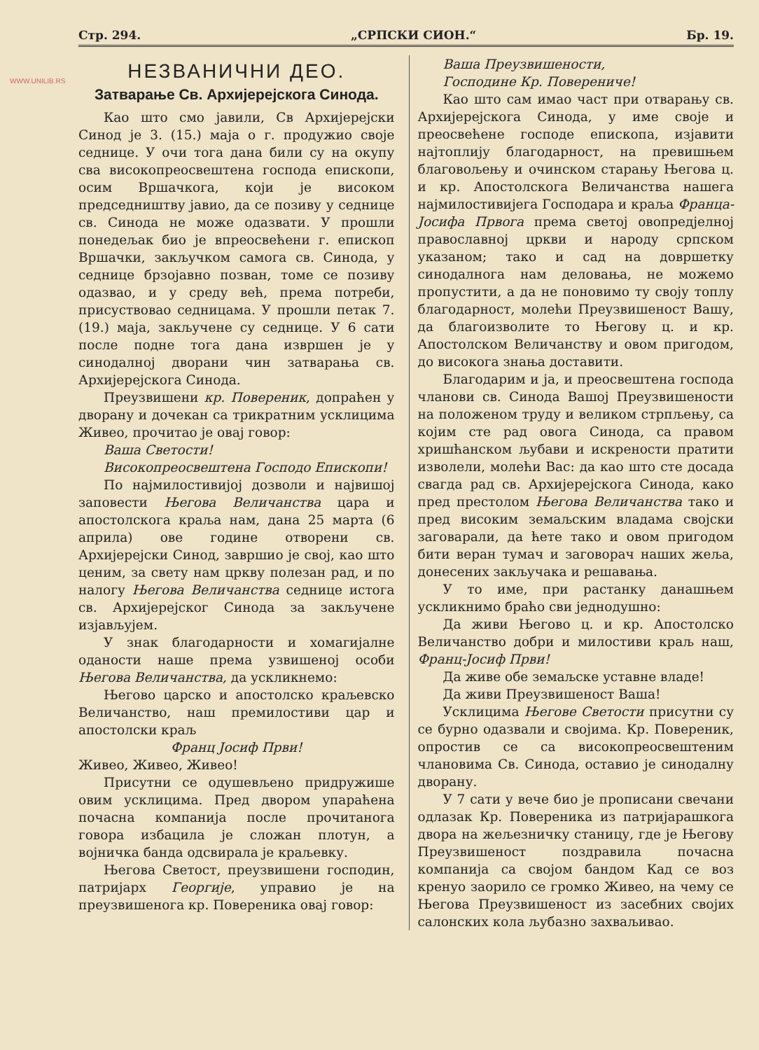WWW.UNILIB.RS
Стр. 294. „СРПСКИ СИОН.“Бр. 19.
НЕЗВАНИЧНИ ДЕО.
Затварање Св. Архијерејскога Синода.
Као што смо јавили, Св Архијерејски Синод је 3. (15.) маја о г. продужио своје седнице. У очи тога дана били су на окупу сва високопреосвештена господа епископи, осим Вршачкога, који је високом председништву јавио, да се позиву у седнице св. Синода не може одазвати. У прошли понедељак био је впреосвећени г. епископ Вршачки, закључком самога св. Синода, у седнице брзојавно позван, томе се позиву одазвао, и у среду већ, према потреби, присуствовао седницама. У прошли петак 7. (19.) маја, закључене су седнице. У 6 сати после подне тога дана извршен је у синодалној дворани чин затварања св. Архијерејскога Синода.
Преузвишени кр. Повереник, допраћен у дворану и дочекан са трикратним усклицима Живео, прочитао је овај говор:
Ваша Светости!
Високопреосвештена Господо Епископи!
По најмилостивијој дозволи и највишој заповести Његова Величанства цара и апостолскога краља нам, дана 25 марта (6 априла) ове године отворени св. Архијерејски Синод, завршио је свој, као што ценим, за свету нам цркву полезан рад, и по налогу Његова Величанства седнице истога св. Архијерејског Синода за закључене изјављујем.
У знак благодарности и хомагијалне оданости наше према узвишеној особи Његова Величанства, да ускликнемо:
Његово царско и апостолско краљевско Величанство, наш премилостиви цар и апостолски краљ
Франц Јосиф Први!
Живео, Живео, Живео!
Присутни се одушевљено придружише овим усклицима. Пред двором упараћена почасна компанија после прочитанога говора избацила је сложан плотун, а војничка банда одсвирала је краљевку.
Његова Светост, преузвишени господин, патријарх Георгије, управио је на преузвишенога кр. Повереника овај говор:
Ваша Преузвишености,
Господине Кр. Повереничe!
Као што сам имао част при отварању св. Архијерејскога Синода, у име своје и преосвећене господе епископа, изјавити најтоплију благодарност, на превишњем благовољењу и очинском старању Његова ц. и кр. Апостолскога Величанства нашега најмилостивијега Господара и краља Франца-Јосифа Првога према светој овопредјелној православној цркви и народу српском указаном; тако и сад на довршетку синодалнога нам деловања, не можемо пропустити, а да не поновимо ту своју топлу благодарност, молећи Преузвишеност Вашу, да благоизволите то Његову ц. и кр. Апостолском Величанству и овом пригодом, до високога знања доставити.
Благодарим и ја, и преосвештена господа чланови св. Синода Вашој Преузвишености на положеном труду и великом стрпљењу, са којим сте рад овога Синода, са правом хришћанском љубави и искрености пратити изволели, молећи Вас: да као што сте досада свагда рад св. Архијерејскога Синода, како пред престолом Његова Величанства тако и пред високим земаљским владама својски заговарали, да ћете тако и овом пригодом бити веран тумач и заговорач наших жеља, донесених закључака и решавања.
У то име, при растанку данашњем ускликнимо браћо сви једнодушно:
Да живи Његово ц. и кр. Апостолско Величанство добри и милостиви краљ наш, Франц-Јосиф Први!
Да живе обе земаљске уставне владе!
Да живи Преузвишеност Ваша!
Усклицима Његове Светости присутни су се бурно одазвали и својима. Кр. Повереник, опростив се са високопреосвештеним члановима Св. Синода, оставио је синодалну дворану.
У 7 сати у вече био је прописани свечани одлазак Кр. Повереника из патријарашкога двора на жељезничку станицу, где је Његову Преузвишеност поздравила почасна компанија са својом бандом Кад се воз кренуо заорило се громко Живео, на чему се Његова Преузвишеност из засебних својих салонских кола љубазно захваљивао.